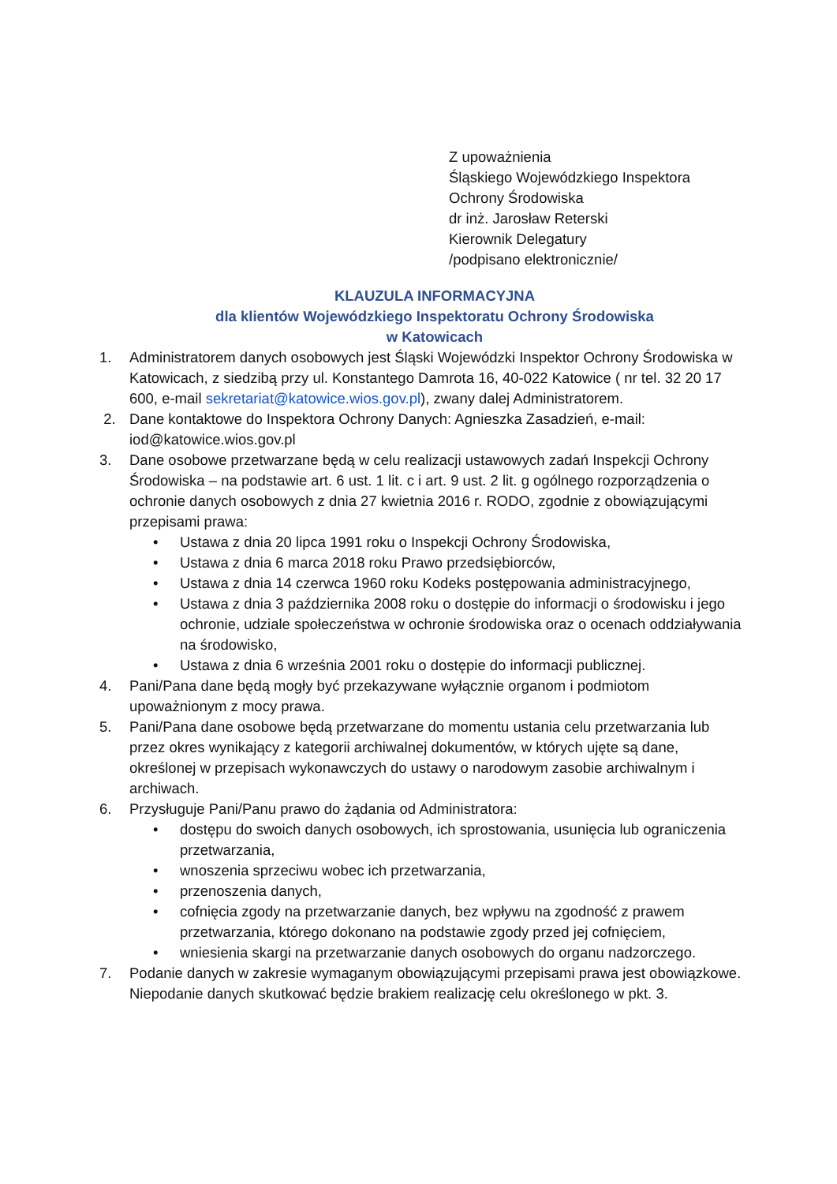Z upoważnienia
Śląskiego Wojewódzkiego Inspektora
Ochrony Środowiska
dr inż. Jarosław Reterski
Kierownik Delegatury
/podpisano elektronicznie/
KLAUZULA INFORMACYJNA
dla klientów Wojewódzkiego Inspektoratu Ochrony Środowiska
w Katowicach
1. Administratorem danych osobowych jest Śląski Wojewódzki Inspektor Ochrony Środowiska w Katowicach, z siedzibą przy ul. Konstantego Damrota 16, 40-022 Katowice ( nr tel. 32 20 17 600, e-mail sekretariat@katowice.wios.gov.pl), zwany dalej Administratorem.
2. Dane kontaktowe do Inspektora Ochrony Danych: Agnieszka Zasadzień, e-mail: iod@katowice.wios.gov.pl
3. Dane osobowe przetwarzane będą w celu realizacji ustawowych zadań Inspekcji Ochrony Środowiska – na podstawie art. 6 ust. 1 lit. c i art. 9 ust. 2 lit. g ogólnego rozporządzenia o ochronie danych osobowych z dnia 27 kwietnia 2016 r. RODO, zgodnie z obowiązującymi przepisami prawa:
• Ustawa z dnia 20 lipca 1991 roku o Inspekcji Ochrony Środowiska,
• Ustawa z dnia 6 marca 2018 roku Prawo przedsiębiorców,
• Ustawa z dnia 14 czerwca 1960 roku Kodeks postępowania administracyjnego,
• Ustawa z dnia 3 października 2008 roku o dostępie do informacji o środowisku i jego ochronie, udziale społeczeństwa w ochronie środowiska oraz o ocenach oddziaływania na środowisko,
• Ustawa z dnia 6 września 2001 roku o dostępie do informacji publicznej.
4. Pani/Pana dane będą mogły być przekazywane wyłącznie organom i podmiotom upoważnionym z mocy prawa.
5. Pani/Pana dane osobowe będą przetwarzane do momentu ustania celu przetwarzania lub przez okres wynikający z kategorii archiwalnej dokumentów, w których ujęte są dane, określonej w przepisach wykonawczych do ustawy o narodowym zasobie archiwalnym i archiwach.
6. Przysługuje Pani/Panu prawo do żądania od Administratora:
• dostępu do swoich danych osobowych, ich sprostowania, usunięcia lub ograniczenia przetwarzania,
• wnoszenia sprzeciwu wobec ich przetwarzania,
• przenoszenia danych,
• cofnięcia zgody na przetwarzanie danych, bez wpływu na zgodność z prawem przetwarzania, którego dokonano na podstawie zgody przed jej cofnięciem,
• wniesienia skargi na przetwarzanie danych osobowych do organu nadzorczego.
7. Podanie danych w zakresie wymaganym obowiązującymi przepisami prawa jest obowiązkowe. Niepodanie danych skutkować będzie brakiem realizację celu określonego w pkt. 3.